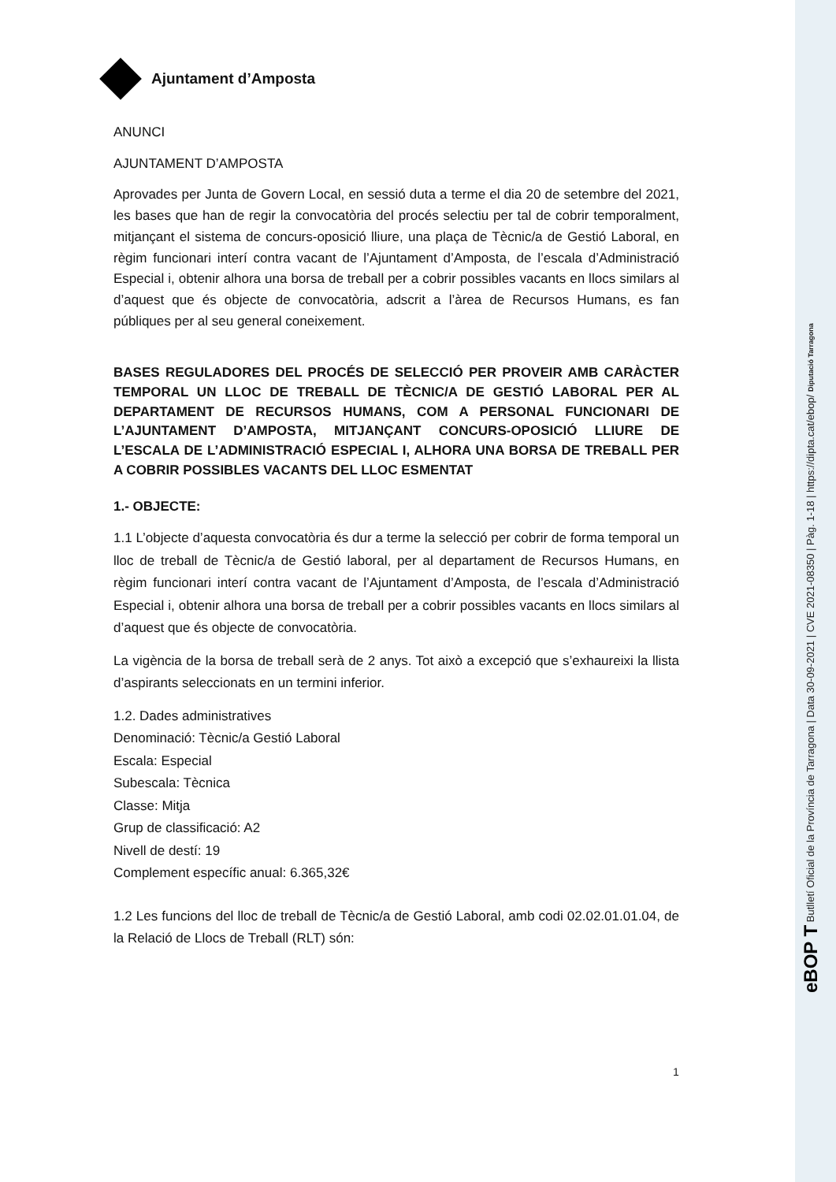Ajuntament d’Amposta
ANUNCI
AJUNTAMENT D’AMPOSTA
Aprovades per Junta de Govern Local, en sessió duta a terme el dia 20 de setembre del 2021, les bases que han de regir la convocatòria del procés selectiu per tal de cobrir temporalment, mitjançant el sistema de concurs-oposició lliure, una plaça de Tècnic/a de Gestió Laboral, en règim funcionari interí contra vacant de l’Ajuntament d’Amposta, de l’escala d’Administració Especial i, obtenir alhora una borsa de treball per a cobrir possibles vacants en llocs similars al d’aquest que és objecte de convocatòria, adscrit a l’àrea de Recursos Humans, es fan públiques per al seu general coneixement.
BASES REGULADORES DEL PROCÉS DE SELECCIÓ PER PROVEIR AMB CARÀCTER TEMPORAL UN LLOC DE TREBALL DE TÈCNIC/A DE GESTIÓ LABORAL PER AL DEPARTAMENT DE RECURSOS HUMANS, COM A PERSONAL FUNCIONARI DE L’AJUNTAMENT D’AMPOSTA, MITJANÇANT CONCURS-OPOSICIÓ LLIURE DE L’ESCALA DE L’ADMINISTRACIÓ ESPECIAL I, ALHORA UNA BORSA DE TREBALL PER A COBRIR POSSIBLES VACANTS DEL LLOC ESMENTAT
1.- OBJECTE:
1.1 L’objecte d’aquesta convocatòria és dur a terme la selecció per cobrir de forma temporal un lloc de treball de Tècnic/a de Gestió laboral, per al departament de Recursos Humans, en règim funcionari interí contra vacant de l’Ajuntament d’Amposta, de l’escala d’Administració Especial i, obtenir alhora una borsa de treball per a cobrir possibles vacants en llocs similars al d’aquest que és objecte de convocatòria.
La vigència de la borsa de treball serà de 2 anys. Tot això a excepció que s’exhaureixi la llista d’aspirants seleccionats en un termini inferior.
1.2. Dades administratives
Denominació: Tècnic/a Gestió Laboral
Escala: Especial
Subescala: Tècnica
Classe: Mitja
Grup de classificació: A2
Nivell de destí: 19
Complement específic anual: 6.365,32€
1.2 Les funcions del lloc de treball de Tècnic/a de Gestió Laboral, amb codi 02.02.01.01.04, de la Relació de Llocs de Treball (RLT) són:
1
eBOP T Butlletí Oficial de la Província de Tarragona | Data 30-09-2021 | CVE 2021-08350 | Pàg. 1-18 | https://dipta.cat/ebop/ Diputació Tarragona